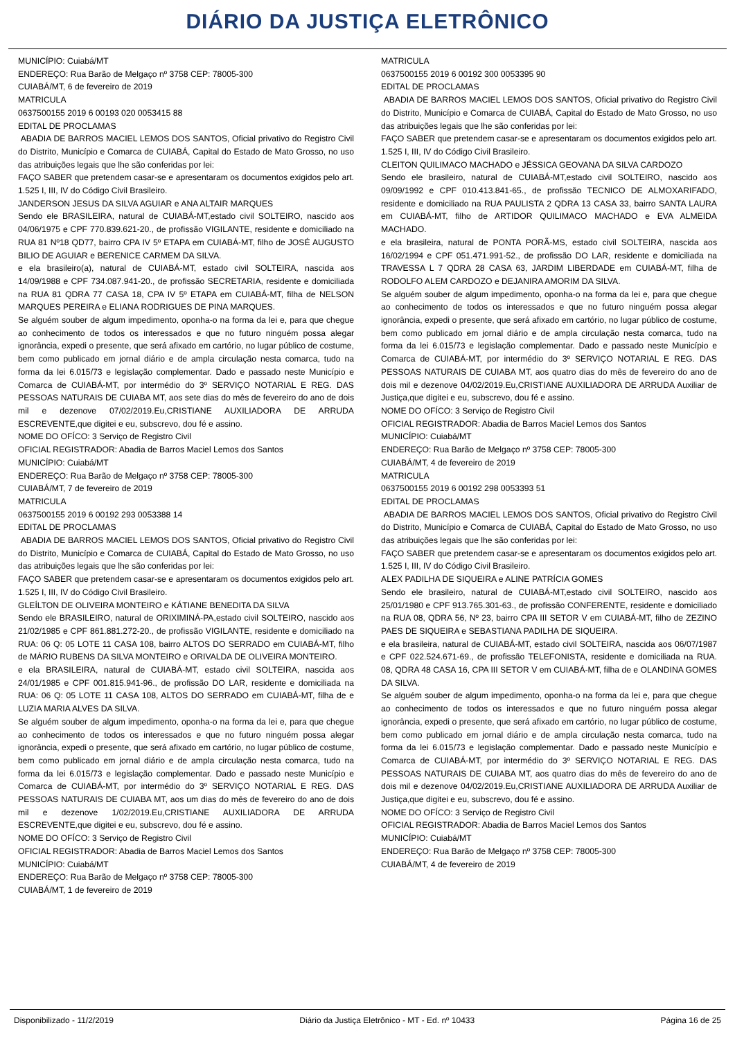DIÁRIO DA JUSTIÇA ELETRÔNICO
MUNICÍPIO: Cuiabá/MT
ENDEREÇO: Rua Barão de Melgaço nº 3758 CEP: 78005-300
CUIABÁ/MT, 6 de fevereiro de 2019
MATRICULA
0637500155 2019 6 00193 020 0053415 88
EDITAL DE PROCLAMAS
ABADIA DE BARROS MACIEL LEMOS DOS SANTOS, Oficial privativo do Registro Civil do Distrito, Município e Comarca de CUIABÁ, Capital do Estado de Mato Grosso, no uso das atribuições legais que lhe são conferidas por lei:
FAÇO SABER que pretendem casar-se e apresentaram os documentos exigidos pelo art. 1.525 I, III, IV do Código Civil Brasileiro.
JANDERSON JESUS DA SILVA AGUIAR e ANA ALTAIR MARQUES
Sendo ele BRASILEIRA, natural de CUIABÁ-MT,estado civil SOLTEIRO, nascido aos 04/06/1975 e CPF 770.839.621-20., de profissão VIGILANTE, residente e domiciliado na RUA 81 Nº18 QD77, bairro CPA IV 5º ETAPA em CUIABÁ-MT, filho de JOSÉ AUGUSTO BILIO DE AGUIAR e BERENICE CARMEM DA SILVA.
e ela brasileiro(a), natural de CUIABÁ-MT, estado civil SOLTEIRA, nascida aos 14/09/1988 e CPF 734.087.941-20., de profissão SECRETARIA, residente e domiciliada na RUA 81 QDRA 77 CASA 18, CPA IV 5º ETAPA em CUIABÁ-MT, filha de NELSON MARQUES PEREIRA e ELIANA RODRIGUES DE PINA MARQUES.
Se alguém souber de algum impedimento, oponha-o na forma da lei e, para que chegue ao conhecimento de todos os interessados e que no futuro ninguém possa alegar ignorância, expedi o presente, que será afixado em cartório, no lugar público de costume, bem como publicado em jornal diário e de ampla circulação nesta comarca, tudo na forma da lei 6.015/73 e legislação complementar. Dado e passado neste Município e Comarca de CUIABÁ-MT, por intermédio do 3º SERVIÇO NOTARIAL E REG. DAS PESSOAS NATURAIS DE CUIABA MT, aos sete dias do mês de fevereiro do ano de dois mil e dezenove 07/02/2019.Eu,CRISTIANE AUXILIADORA DE ARRUDA ESCREVENTE,que digitei e eu, subscrevo, dou fé e assino.
NOME DO OFÍCO: 3 Serviço de Registro Civil
OFICIAL REGISTRADOR: Abadia de Barros Maciel Lemos dos Santos
MUNICÍPIO: Cuiabá/MT
ENDEREÇO: Rua Barão de Melgaço nº 3758 CEP: 78005-300
CUIABÁ/MT, 7 de fevereiro de 2019
MATRICULA
0637500155 2019 6 00192 293 0053388 14
EDITAL DE PROCLAMAS
ABADIA DE BARROS MACIEL LEMOS DOS SANTOS, Oficial privativo do Registro Civil do Distrito, Município e Comarca de CUIABÁ, Capital do Estado de Mato Grosso, no uso das atribuições legais que lhe são conferidas por lei:
FAÇO SABER que pretendem casar-se e apresentaram os documentos exigidos pelo art. 1.525 I, III, IV do Código Civil Brasileiro.
GLEÍLTON DE OLIVEIRA MONTEIRO e KÁTIANE BENEDITA DA SILVA
Sendo ele BRASILEIRO, natural de ORIXIMINÁ-PA,estado civil SOLTEIRO, nascido aos 21/02/1985 e CPF 861.881.272-20., de profissão VIGILANTE, residente e domiciliado na RUA: 06 Q: 05 LOTE 11 CASA 108, bairro ALTOS DO SERRADO em CUIABÁ-MT, filho de MÁRIO RUBENS DA SILVA MONTEIRO e ORIVALDA DE OLIVEIRA MONTEIRO.
e ela BRASILEIRA, natural de CUIABÁ-MT, estado civil SOLTEIRA, nascida aos 24/01/1985 e CPF 001.815.941-96., de profissão DO LAR, residente e domiciliada na RUA: 06 Q: 05 LOTE 11 CASA 108, ALTOS DO SERRADO em CUIABÁ-MT, filha de e LUZIA MARIA ALVES DA SILVA.
Se alguém souber de algum impedimento, oponha-o na forma da lei e, para que chegue ao conhecimento de todos os interessados e que no futuro ninguém possa alegar ignorância, expedi o presente, que será afixado em cartório, no lugar público de costume, bem como publicado em jornal diário e de ampla circulação nesta comarca, tudo na forma da lei 6.015/73 e legislação complementar. Dado e passado neste Município e Comarca de CUIABÁ-MT, por intermédio do 3º SERVIÇO NOTARIAL E REG. DAS PESSOAS NATURAIS DE CUIABA MT, aos um dias do mês de fevereiro do ano de dois mil e dezenove 1/02/2019.Eu,CRISTIANE AUXILIADORA DE ARRUDA ESCREVENTE,que digitei e eu, subscrevo, dou fé e assino.
NOME DO OFÍCO: 3 Serviço de Registro Civil
OFICIAL REGISTRADOR: Abadia de Barros Maciel Lemos dos Santos
MUNICÍPIO: Cuiabá/MT
ENDEREÇO: Rua Barão de Melgaço nº 3758 CEP: 78005-300
CUIABÁ/MT, 1 de fevereiro de 2019
MATRICULA
0637500155 2019 6 00192 300 0053395 90
EDITAL DE PROCLAMAS
ABADIA DE BARROS MACIEL LEMOS DOS SANTOS, Oficial privativo do Registro Civil do Distrito, Município e Comarca de CUIABÁ, Capital do Estado de Mato Grosso, no uso das atribuições legais que lhe são conferidas por lei:
FAÇO SABER que pretendem casar-se e apresentaram os documentos exigidos pelo art. 1.525 I, III, IV do Código Civil Brasileiro.
CLEITON QUILIMACO MACHADO e JÉSSICA GEOVANA DA SILVA CARDOZO
Sendo ele brasileiro, natural de CUIABÁ-MT,estado civil SOLTEIRO, nascido aos 09/09/1992 e CPF 010.413.841-65., de profissão TECNICO DE ALMOXARIFADO, residente e domiciliado na RUA PAULISTA 2 QDRA 13 CASA 33, bairro SANTA LAURA em CUIABÁ-MT, filho de ARTIDOR QUILIMACO MACHADO e EVA ALMEIDA MACHADO.
e ela brasileira, natural de PONTA PORÃ-MS, estado civil SOLTEIRA, nascida aos 16/02/1994 e CPF 051.471.991-52., de profissão DO LAR, residente e domiciliada na TRAVESSA L 7 QDRA 28 CASA 63, JARDIM LIBERDADE em CUIABÁ-MT, filha de RODOLFO ALEM CARDOZO e DEJANIRA AMORIM DA SILVA.
Se alguém souber de algum impedimento, oponha-o na forma da lei e, para que chegue ao conhecimento de todos os interessados e que no futuro ninguém possa alegar ignorância, expedi o presente, que será afixado em cartório, no lugar público de costume, bem como publicado em jornal diário e de ampla circulação nesta comarca, tudo na forma da lei 6.015/73 e legislação complementar. Dado e passado neste Município e Comarca de CUIABÁ-MT, por intermédio do 3º SERVIÇO NOTARIAL E REG. DAS PESSOAS NATURAIS DE CUIABA MT, aos quatro dias do mês de fevereiro do ano de dois mil e dezenove 04/02/2019.Eu,CRISTIANE AUXILIADORA DE ARRUDA Auxiliar de Justiça,que digitei e eu, subscrevo, dou fé e assino.
NOME DO OFÍCO: 3 Serviço de Registro Civil
OFICIAL REGISTRADOR: Abadia de Barros Maciel Lemos dos Santos
MUNICÍPIO: Cuiabá/MT
ENDEREÇO: Rua Barão de Melgaço nº 3758 CEP: 78005-300
CUIABÁ/MT, 4 de fevereiro de 2019
MATRICULA
0637500155 2019 6 00192 298 0053393 51
EDITAL DE PROCLAMAS
ABADIA DE BARROS MACIEL LEMOS DOS SANTOS, Oficial privativo do Registro Civil do Distrito, Município e Comarca de CUIABÁ, Capital do Estado de Mato Grosso, no uso das atribuições legais que lhe são conferidas por lei:
FAÇO SABER que pretendem casar-se e apresentaram os documentos exigidos pelo art. 1.525 I, III, IV do Código Civil Brasileiro.
ALEX PADILHA DE SIQUEIRA e ALINE PATRÍCIA GOMES
Sendo ele brasileiro, natural de CUIABÁ-MT,estado civil SOLTEIRO, nascido aos 25/01/1980 e CPF 913.765.301-63., de profissão CONFERENTE, residente e domiciliado na RUA 08, QDRA 56, Nº 23, bairro CPA III SETOR V em CUIABÁ-MT, filho de ZEZINO PAES DE SIQUEIRA e SEBASTIANA PADILHA DE SIQUEIRA.
e ela brasileira, natural de CUIABÁ-MT, estado civil SOLTEIRA, nascida aos 06/07/1987 e CPF 022.524.671-69., de profissão TELEFONISTA, residente e domiciliada na RUA. 08, QDRA 48 CASA 16, CPA III SETOR V em CUIABÁ-MT, filha de e OLANDINA GOMES DA SILVA.
Se alguém souber de algum impedimento, oponha-o na forma da lei e, para que chegue ao conhecimento de todos os interessados e que no futuro ninguém possa alegar ignorância, expedi o presente, que será afixado em cartório, no lugar público de costume, bem como publicado em jornal diário e de ampla circulação nesta comarca, tudo na forma da lei 6.015/73 e legislação complementar. Dado e passado neste Município e Comarca de CUIABÁ-MT, por intermédio do 3º SERVIÇO NOTARIAL E REG. DAS PESSOAS NATURAIS DE CUIABA MT, aos quatro dias do mês de fevereiro do ano de dois mil e dezenove 04/02/2019.Eu,CRISTIANE AUXILIADORA DE ARRUDA Auxiliar de Justiça,que digitei e eu, subscrevo, dou fé e assino.
NOME DO OFÍCO: 3 Serviço de Registro Civil
OFICIAL REGISTRADOR: Abadia de Barros Maciel Lemos dos Santos
MUNICÍPIO: Cuiabá/MT
ENDEREÇO: Rua Barão de Melgaço nº 3758 CEP: 78005-300
CUIABÁ/MT, 4 de fevereiro de 2019
Disponibilizado - 11/2/2019 Diário da Justiça Eletrônico - MT - Ed. nº 10433 Página 16 de 25